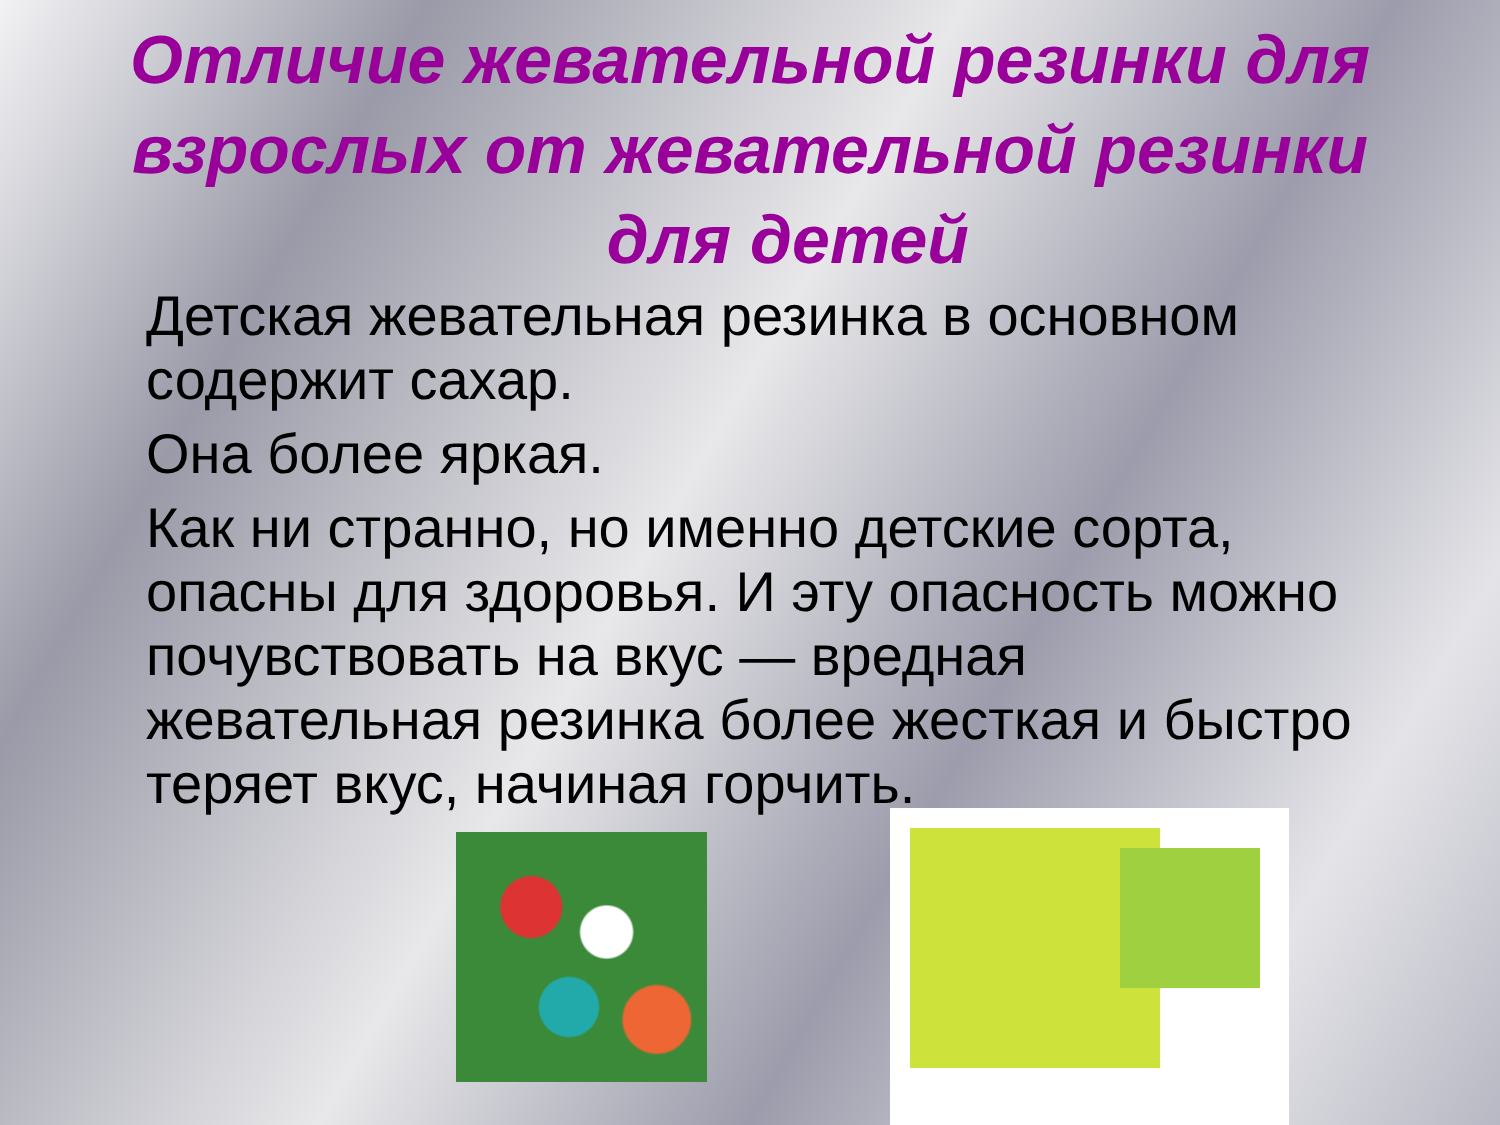Отличие жевательной резинки для взрослых от жевательной резинки для детей
Детская жевательная резинка в основном содержит сахар.
Она более яркая.
Как ни странно, но именно детские сорта, опасны для здоровья. И эту опасность можно почувствовать на вкус — вредная жевательная резинка более жесткая и быстро теряет вкус, начиная горчить.